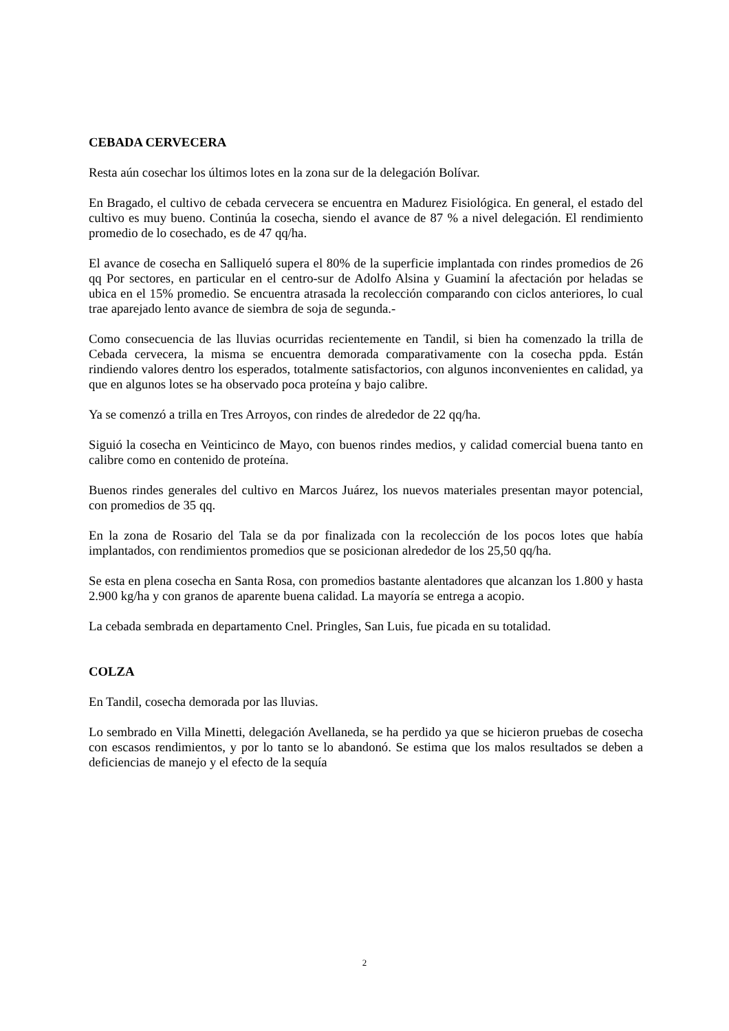CEBADA CERVECERA
Resta aún cosechar los últimos lotes en la zona sur de la delegación Bolívar.
En Bragado, el cultivo de cebada cervecera se encuentra en Madurez Fisiológica. En general, el estado del cultivo es muy bueno. Continúa la cosecha, siendo el avance de 87 % a nivel delegación. El rendimiento promedio de lo cosechado, es de 47 qq/ha.
El avance de cosecha en Salliqueló supera el 80% de la superficie implantada con rindes promedios de 26 qq Por sectores, en particular en el centro-sur de Adolfo Alsina y Guaminí la afectación por heladas se ubica en el 15% promedio. Se encuentra atrasada la recolección comparando con ciclos anteriores, lo cual trae aparejado lento avance de siembra de soja de segunda.-
Como consecuencia de las lluvias ocurridas recientemente en Tandil, si bien ha comenzado la trilla de Cebada cervecera, la misma se encuentra demorada comparativamente con la cosecha ppda. Están rindiendo valores dentro los esperados, totalmente satisfactorios, con algunos inconvenientes en calidad, ya que en algunos lotes se ha observado poca proteína y bajo calibre.
Ya se comenzó a trilla en Tres Arroyos, con rindes de alrededor de 22 qq/ha.
Siguió la cosecha en Veinticinco de Mayo, con buenos rindes medios, y calidad comercial buena tanto en calibre como en contenido de proteína.
Buenos rindes generales del cultivo en Marcos Juárez, los nuevos materiales presentan mayor potencial, con promedios de 35 qq.
En la zona de Rosario del Tala se da por finalizada con la recolección de los pocos lotes que había implantados, con rendimientos promedios que se posicionan alrededor de los 25,50 qq/ha.
Se esta en plena cosecha en Santa Rosa, con promedios bastante alentadores que alcanzan los 1.800 y hasta 2.900 kg/ha y con granos de aparente buena calidad. La mayoría se entrega a acopio.
La cebada sembrada en departamento Cnel. Pringles, San Luis, fue picada en su totalidad.
COLZA
En Tandil, cosecha demorada por las lluvias.
Lo sembrado en Villa Minetti, delegación Avellaneda, se ha perdido ya que se hicieron pruebas de cosecha con escasos rendimientos, y por lo tanto se lo abandonó. Se estima que los malos resultados se deben a deficiencias de manejo y el efecto de la sequía
2